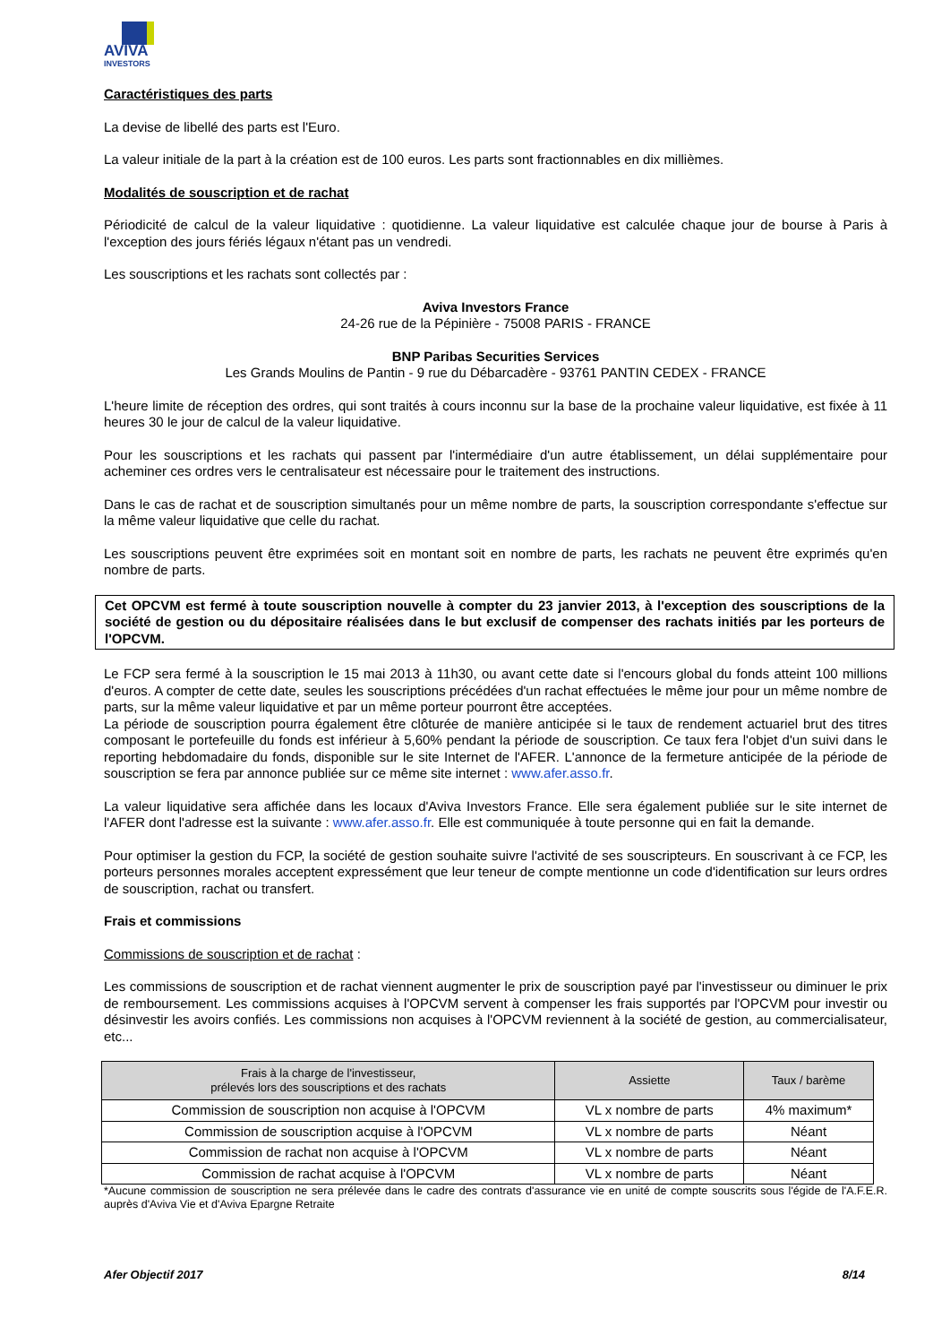AVIVA
INVESTORS
Caractéristiques des parts
La devise de libellé des parts est l'Euro.
La valeur initiale de la part à la création est de 100 euros. Les parts sont fractionnables en dix millièmes.
Modalités de souscription et de rachat
Périodicité de calcul de la valeur liquidative : quotidienne. La valeur liquidative est calculée chaque jour de bourse à Paris à l'exception des jours fériés légaux n'étant pas un vendredi.
Les souscriptions et les rachats sont collectés par :
Aviva Investors France
24-26 rue de la Pépinière - 75008 PARIS - FRANCE
BNP Paribas Securities Services
Les Grands Moulins de Pantin - 9 rue du Débarcadère - 93761 PANTIN CEDEX - FRANCE
L'heure limite de réception des ordres, qui sont traités à cours inconnu sur la base de la prochaine valeur liquidative, est fixée à 11 heures 30 le jour de calcul de la valeur liquidative.
Pour les souscriptions et les rachats qui passent par l'intermédiaire d'un autre établissement, un délai supplémentaire pour acheminer ces ordres vers le centralisateur est nécessaire pour le traitement des instructions.
Dans le cas de rachat et de souscription simultanés pour un même nombre de parts, la souscription correspondante s'effectue sur la même valeur liquidative que celle du rachat.
Les souscriptions peuvent être exprimées soit en montant soit en nombre de parts, les rachats ne peuvent être exprimés qu'en nombre de parts.
Cet OPCVM est fermé à toute souscription nouvelle à compter du 23 janvier 2013, à l'exception des souscriptions de la société de gestion ou du dépositaire réalisées dans le but exclusif de compenser des rachats initiés par les porteurs de l'OPCVM.
Le FCP sera fermé à la souscription le 15 mai 2013 à 11h30, ou avant cette date si l'encours global du fonds atteint 100 millions d'euros. A compter de cette date, seules les souscriptions précédées d'un rachat effectuées le même jour pour un même nombre de parts, sur la même valeur liquidative et par un même porteur pourront être acceptées.
La période de souscription pourra également être clôturée de manière anticipée si le taux de rendement actuariel brut des titres composant le portefeuille du fonds est inférieur à 5,60% pendant la période de souscription. Ce taux fera l'objet d'un suivi dans le reporting hebdomadaire du fonds, disponible sur le site Internet de l'AFER. L'annonce de la fermeture anticipée de la période de souscription se fera par annonce publiée sur ce même site internet : www.afer.asso.fr.
La valeur liquidative sera affichée dans les locaux d'Aviva Investors France. Elle sera également publiée sur le site internet de l'AFER dont l'adresse est la suivante : www.afer.asso.fr. Elle est communiquée à toute personne qui en fait la demande.
Pour optimiser la gestion du FCP, la société de gestion souhaite suivre l'activité de ses souscripteurs. En souscrivant à ce FCP, les porteurs personnes morales acceptent expressément que leur teneur de compte mentionne un code d'identification sur leurs ordres de souscription, rachat ou transfert.
Frais et commissions
Commissions de souscription et de rachat :
Les commissions de souscription et de rachat viennent augmenter le prix de souscription payé par l'investisseur ou diminuer le prix de remboursement. Les commissions acquises à l'OPCVM servent à compenser les frais supportés par l'OPCVM pour investir ou désinvestir les avoirs confiés. Les commissions non acquises à l'OPCVM reviennent à la société de gestion, au commercialisateur, etc...
| Frais à la charge de l'investisseur, prélevés lors des souscriptions et des rachats | Assiette | Taux / barème |
| --- | --- | --- |
| Commission de souscription non acquise à l'OPCVM | VL x nombre de parts | 4% maximum* |
| Commission de souscription acquise à l'OPCVM | VL x nombre de parts | Néant |
| Commission de rachat non acquise à l'OPCVM | VL x nombre de parts | Néant |
| Commission de rachat acquise à l'OPCVM | VL x nombre de parts | Néant |
*Aucune commission de souscription ne sera prélevée dans le cadre des contrats d'assurance vie en unité de compte souscrits sous l'égide de l'A.F.E.R. auprès d'Aviva Vie et d'Aviva Epargne Retraite
Afer Objectif 2017 8/14